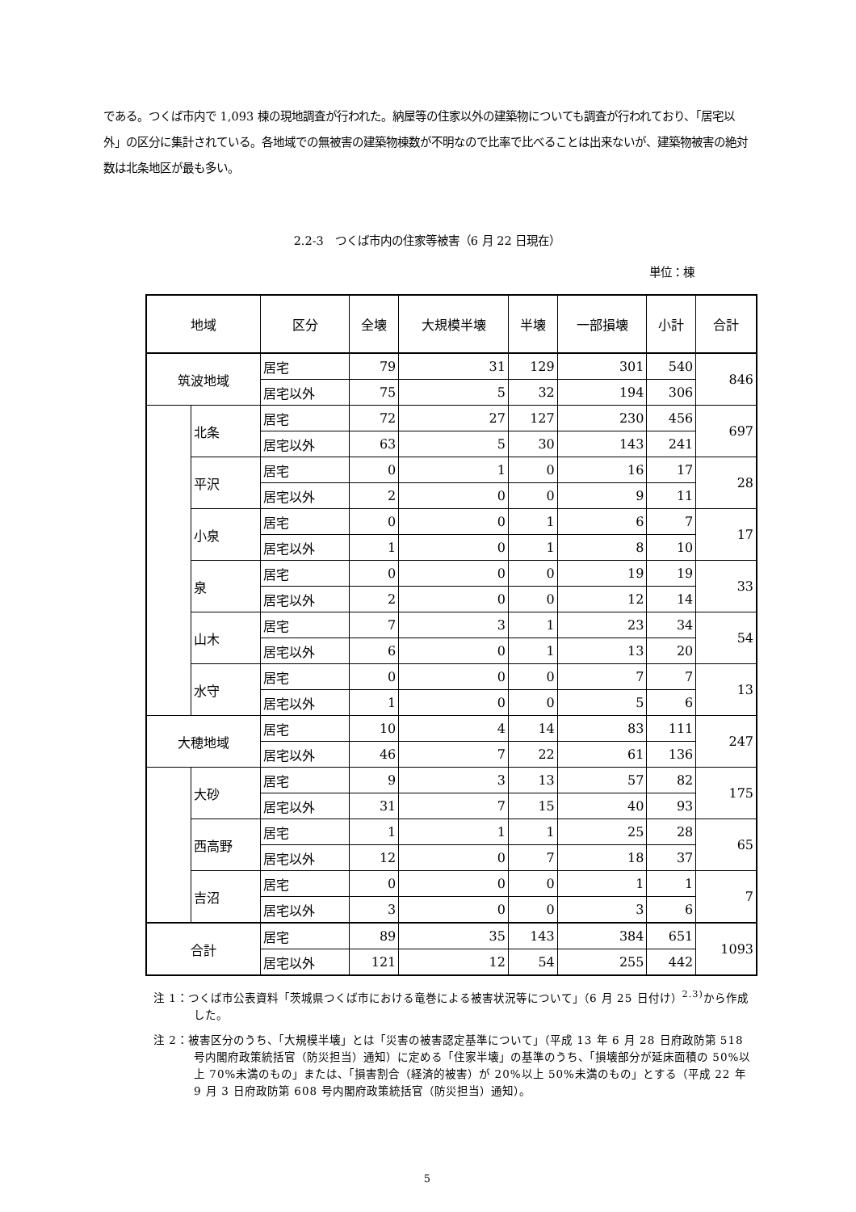である。つくば市内で 1,093 棟の現地調査が行われた。納屋等の住家以外の建築物についても調査が行われており、「居宅以外」の区分に集計されている。各地域での無被害の建築物棟数が不明なので比率で比べることは出来ないが、建築物被害の絶対数は北条地区が最も多い。
2.2-3　つくば市内の住家等被害（6 月 22 日現在）
単位：棟
| 地域 | | 区分 | 全壊 | 大規模半壊 | 半壊 | 一部損壊 | 小計 | 合計 |
| --- | --- | --- | --- | --- | --- | --- | --- | --- |
| 筑波地域 | | 居宅 | 79 | 31 | 129 | 301 | 540 | 846 |
| | | 居宅以外 | 75 | 5 | 32 | 194 | 306 | |
| | 北条 | 居宅 | 72 | 27 | 127 | 230 | 456 | 697 |
| | | 居宅以外 | 63 | 5 | 30 | 143 | 241 | |
| | 平沢 | 居宅 | 0 | 1 | 0 | 16 | 17 | 28 |
| | | 居宅以外 | 2 | 0 | 0 | 9 | 11 | |
| | 小泉 | 居宅 | 0 | 0 | 1 | 6 | 7 | 17 |
| | | 居宅以外 | 1 | 0 | 1 | 8 | 10 | |
| | 泉 | 居宅 | 0 | 0 | 0 | 19 | 19 | 33 |
| | | 居宅以外 | 2 | 0 | 0 | 12 | 14 | |
| | 山木 | 居宅 | 7 | 3 | 1 | 23 | 34 | 54 |
| | | 居宅以外 | 6 | 0 | 1 | 13 | 20 | |
| | 水守 | 居宅 | 0 | 0 | 0 | 7 | 7 | 13 |
| | | 居宅以外 | 1 | 0 | 0 | 5 | 6 | |
| 大穂地域 | | 居宅 | 10 | 4 | 14 | 83 | 111 | 247 |
| | | 居宅以外 | 46 | 7 | 22 | 61 | 136 | |
| | 大砂 | 居宅 | 9 | 3 | 13 | 57 | 82 | 175 |
| | | 居宅以外 | 31 | 7 | 15 | 40 | 93 | |
| | 西高野 | 居宅 | 1 | 1 | 1 | 25 | 28 | 65 |
| | | 居宅以外 | 12 | 0 | 7 | 18 | 37 | |
| | 吉沼 | 居宅 | 0 | 0 | 0 | 1 | 1 | 7 |
| | | 居宅以外 | 3 | 0 | 0 | 3 | 6 | |
| 合計 | | 居宅 | 89 | 35 | 143 | 384 | 651 | 1093 |
| | | 居宅以外 | 121 | 12 | 54 | 255 | 442 | |
注 1：つくば市公表資料「茨城県つくば市における竜巻による被害状況等について」（6 月 25 日付け）<sup>2.3)</sup>から作成した。
注 2：被害区分のうち、「大規模半壊」とは「災害の被害認定基準について」（平成 13 年 6 月 28 日府政防第 518 号内閣府政策統括官（防災担当）通知）に定める「住家半壊」の基準のうち、「損壊部分が延床面積の 50%以上 70%未満のもの」または、「損害割合（経済的被害）が 20%以上 50%未満のもの」とする（平成 22 年 9 月 3 日府政防第 608 号内閣府政策統括官（防災担当）通知）。
5